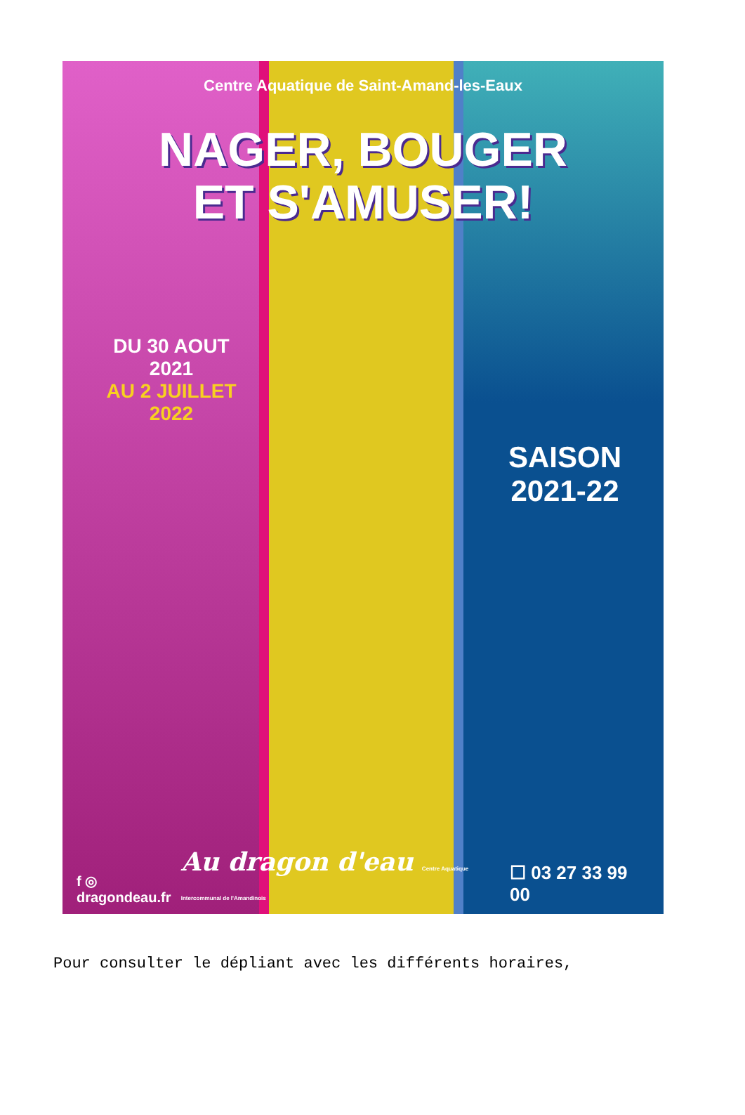Centre Aquatique de Saint-Amand-les-Eaux
NAGER, BOUGER
ET S'AMUSER!
DU 30 AOUT
2021
AU 2 JUILLET
2022
SAISON
2021-22
f ◎ dragondeau.fr Au dragon d'eau Centre Aquatique Intercommunal de l'Amandinois ☐ 03 27 33 99 00
Pour consulter le dépliant avec les différents horaires,